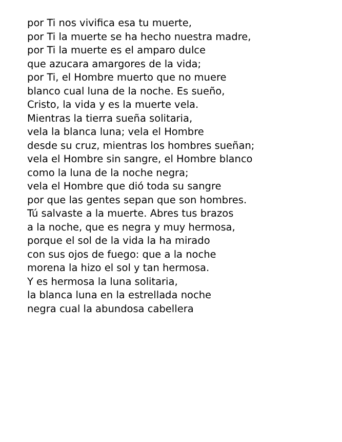por Ti nos vivifica esa tu muerte,
por Ti la muerte se ha hecho nuestra madre,
por Ti la muerte es el amparo dulce
que azucara amargores de la vida;
por Ti, el Hombre muerto que no muere
blanco cual luna de la noche. Es sueño,
Cristo, la vida y es la muerte vela.
Mientras la tierra sueña solitaria,
vela la blanca luna; vela el Hombre
desde su cruz, mientras los hombres sueñan;
vela el Hombre sin sangre, el Hombre blanco
como la luna de la noche negra;
vela el Hombre que dió toda su sangre
por que las gentes sepan que son hombres.
Tú salvaste a la muerte. Abres tus brazos
a la noche, que es negra y muy hermosa,
porque el sol de la vida la ha mirado
con sus ojos de fuego: que a la noche
morena la hizo el sol y tan hermosa.
Y es hermosa la luna solitaria,
la blanca luna en la estrellada noche
negra cual la abundosa cabellera